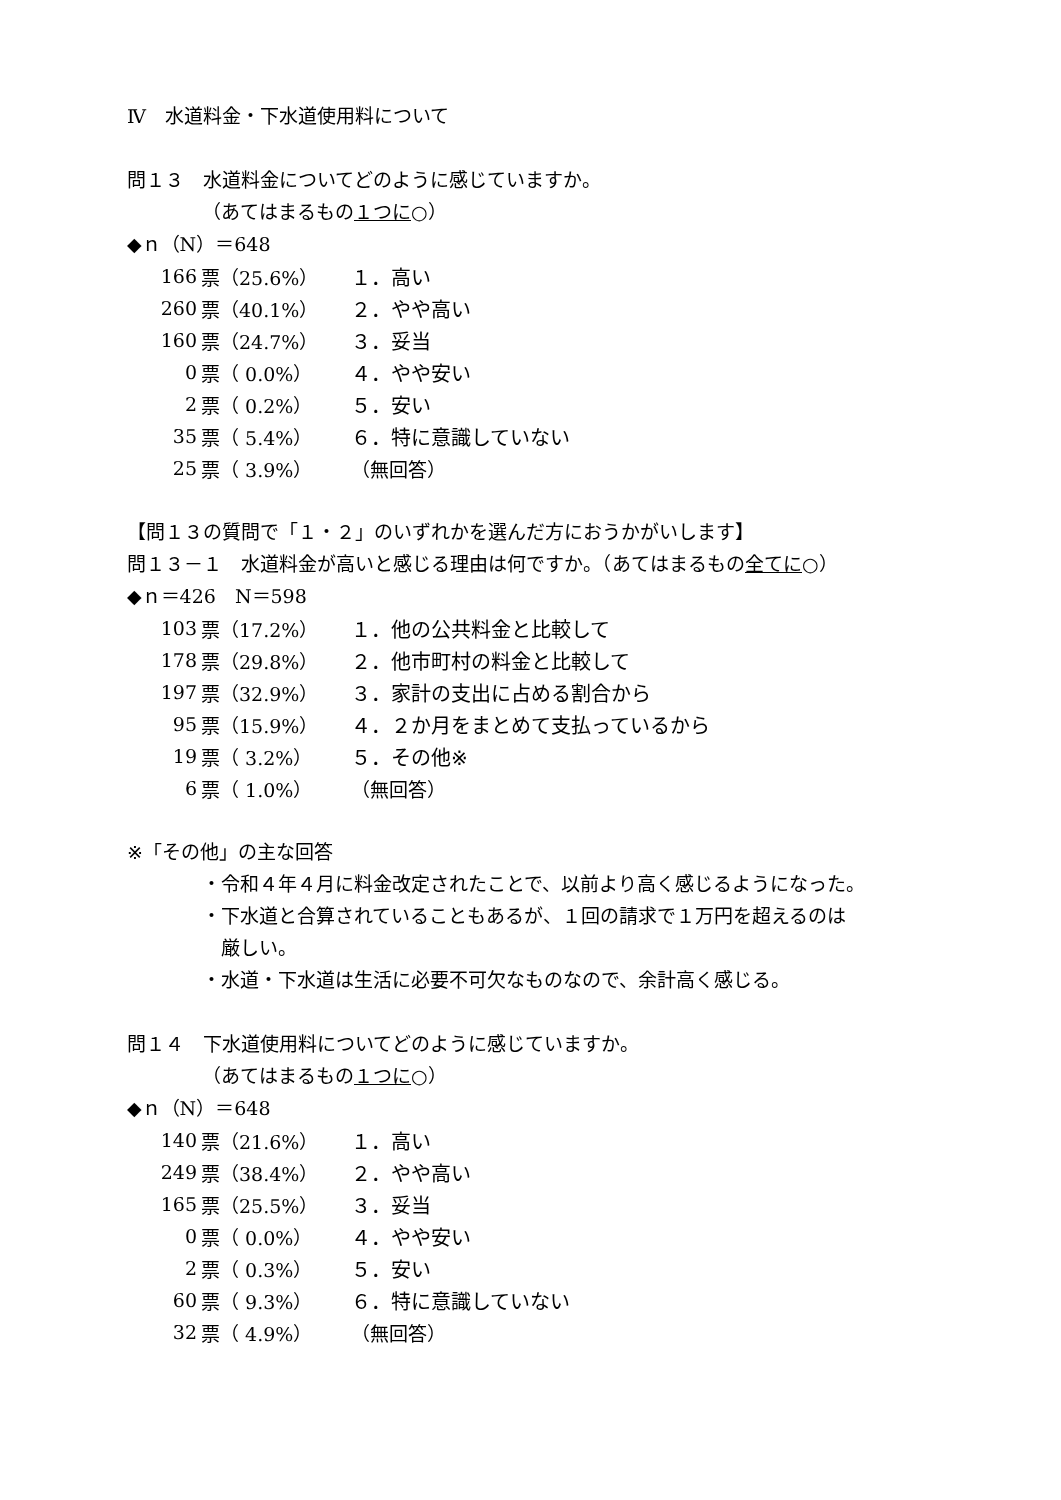Ⅳ　水道料金・下水道使用料について
問１３　水道料金についてどのように感じていますか。
（あてはまるもの１つに○）
◆ｎ（N）＝648
| 166 | 票（25.6%） | １．高い |
| 260 | 票（40.1%） | ２．やや高い |
| 160 | 票（24.7%） | ３．妥当 |
| 0 | 票（ 0.0%） | ４．やや安い |
| 2 | 票（ 0.2%） | ５．安い |
| 35 | 票（ 5.4%） | ６．特に意識していない |
| 25 | 票（ 3.9%） | （無回答） |
【問１３の質問で「１・２」のいずれかを選んだ方におうかがいします】
問１３－１　水道料金が高いと感じる理由は何ですか。（あてはまるもの全てに○）
◆ｎ＝426　N＝598
| 103 | 票（17.2%） | １．他の公共料金と比較して |
| 178 | 票（29.8%） | ２．他市町村の料金と比較して |
| 197 | 票（32.9%） | ３．家計の支出に占める割合から |
| 95 | 票（15.9%） | ４．２か月をまとめて支払っているから |
| 19 | 票（ 3.2%） | ５．その他※ |
| 6 | 票（ 1.0%） | （無回答） |
※「その他」の主な回答
・令和４年４月に料金改定されたことで、以前より高く感じるようになった。
・下水道と合算されていることもあるが、１回の請求で１万円を超えるのは
　厳しい。
・水道・下水道は生活に必要不可欠なものなので、余計高く感じる。
問１４　下水道使用料についてどのように感じていますか。
（あてはまるもの１つに○）
◆ｎ（N）＝648
| 140 | 票（21.6%） | １．高い |
| 249 | 票（38.4%） | ２．やや高い |
| 165 | 票（25.5%） | ３．妥当 |
| 0 | 票（ 0.0%） | ４．やや安い |
| 2 | 票（ 0.3%） | ５．安い |
| 60 | 票（ 9.3%） | ６．特に意識していない |
| 32 | 票（ 4.9%） | （無回答） |